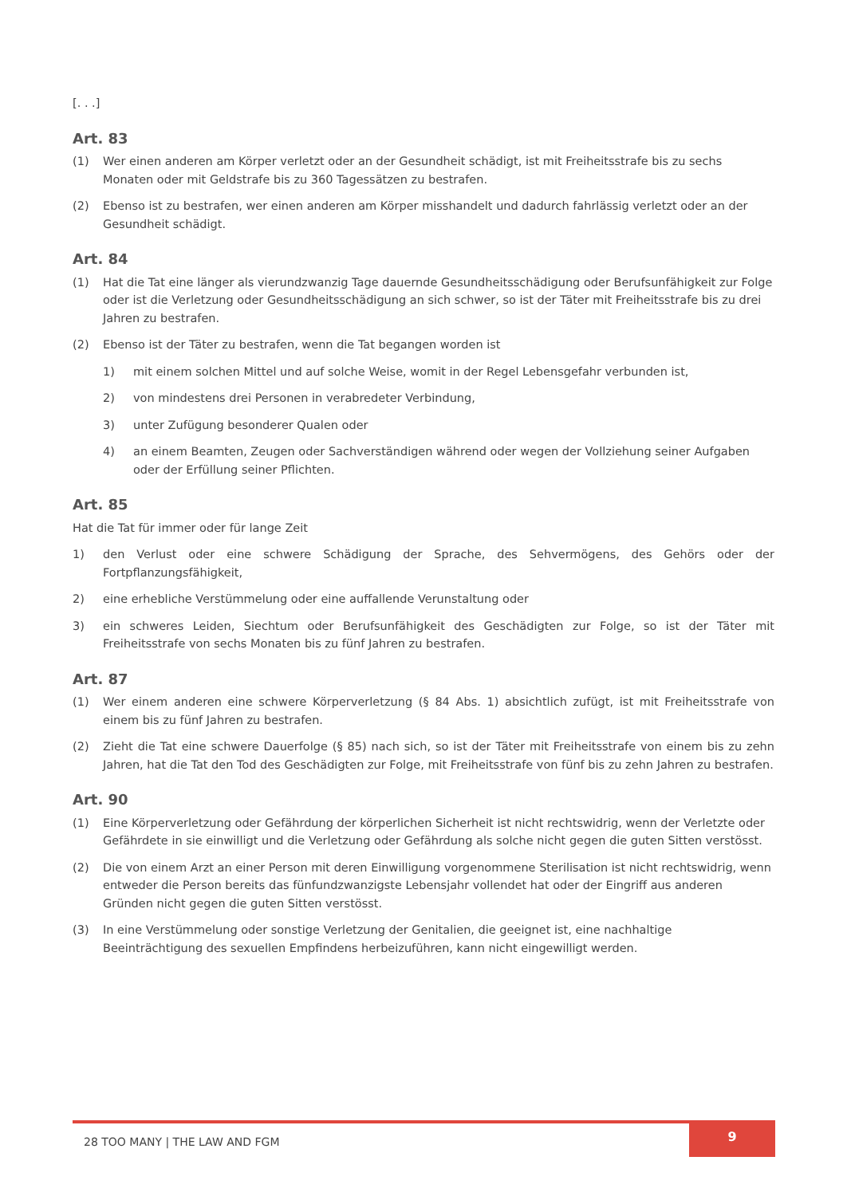[. . .]
Art. 83
(1) Wer einen anderen am Körper verletzt oder an der Gesundheit schädigt, ist mit Freiheitsstrafe bis zu sechs Monaten oder mit Geldstrafe bis zu 360 Tagessätzen zu bestrafen.
(2) Ebenso ist zu bestrafen, wer einen anderen am Körper misshandelt und dadurch fahrlässig verletzt oder an der Gesundheit schädigt.
Art. 84
(1) Hat die Tat eine länger als vierundzwanzig Tage dauernde Gesundheitsschädigung oder Berufsunfähigkeit zur Folge oder ist die Verletzung oder Gesundheitsschädigung an sich schwer, so ist der Täter mit Freiheitsstrafe bis zu drei Jahren zu bestrafen.
(2) Ebenso ist der Täter zu bestrafen, wenn die Tat begangen worden ist
1) mit einem solchen Mittel und auf solche Weise, womit in der Regel Lebensgefahr verbunden ist,
2) von mindestens drei Personen in verabredeter Verbindung,
3) unter Zufügung besonderer Qualen oder
4) an einem Beamten, Zeugen oder Sachverständigen während oder wegen der Vollziehung seiner Aufgaben oder der Erfüllung seiner Pflichten.
Art. 85
Hat die Tat für immer oder für lange Zeit
1) den Verlust oder eine schwere Schädigung der Sprache, des Sehvermögens, des Gehörs oder der Fortpflanzungsfähigkeit,
2) eine erhebliche Verstümmelung oder eine auffallende Verunstaltung oder
3) ein schweres Leiden, Siechtum oder Berufsunfähigkeit des Geschädigten zur Folge, so ist der Täter mit Freiheitsstrafe von sechs Monaten bis zu fünf Jahren zu bestrafen.
Art. 87
(1) Wer einem anderen eine schwere Körperverletzung (§ 84 Abs. 1) absichtlich zufügt, ist mit Freiheitsstrafe von einem bis zu fünf Jahren zu bestrafen.
(2) Zieht die Tat eine schwere Dauerfolge (§ 85) nach sich, so ist der Täter mit Freiheitsstrafe von einem bis zu zehn Jahren, hat die Tat den Tod des Geschädigten zur Folge, mit Freiheitsstrafe von fünf bis zu zehn Jahren zu bestrafen.
Art. 90
(1) Eine Körperverletzung oder Gefährdung der körperlichen Sicherheit ist nicht rechtswidrig, wenn der Verletzte oder Gefährdete in sie einwilligt und die Verletzung oder Gefährdung als solche nicht gegen die guten Sitten verstösst.
(2) Die von einem Arzt an einer Person mit deren Einwilligung vorgenommene Sterilisation ist nicht rechtswidrig, wenn entweder die Person bereits das fünfundzwanzigste Lebensjahr vollendet hat oder der Eingriff aus anderen Gründen nicht gegen die guten Sitten verstösst.
(3) In eine Verstümmelung oder sonstige Verletzung der Genitalien, die geeignet ist, eine nachhaltige Beeinträchtigung des sexuellen Empfindens herbeizuführen, kann nicht eingewilligt werden.
28 TOO MANY | THE LAW AND FGM
9